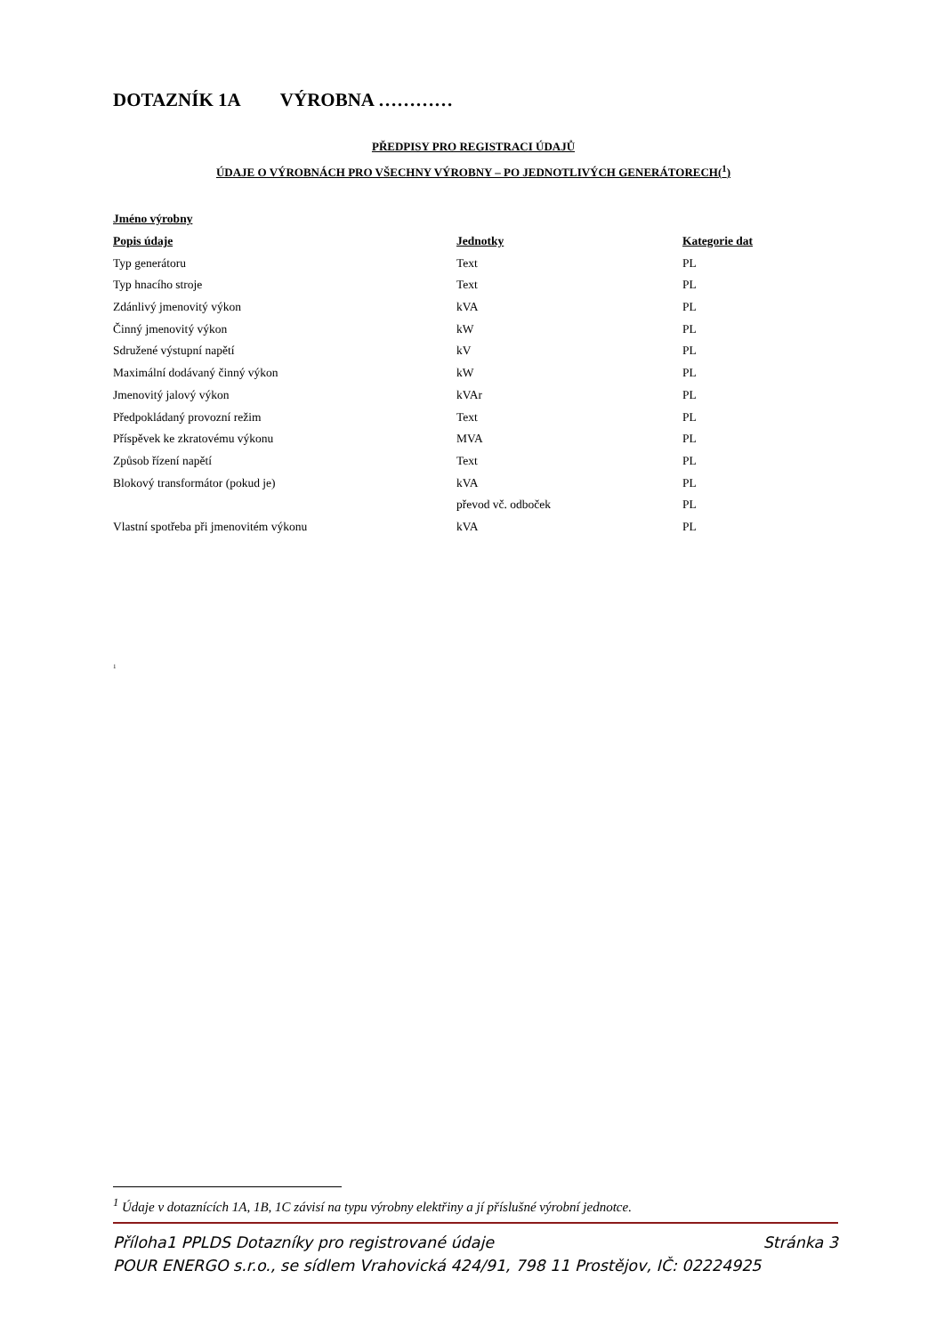DOTAZNÍK 1A VÝROBNA …………
PŘEDPISY PRO REGISTRACI ÚDAJŮ
ÚDAJE O VÝROBNÁCH PRO VŠECHNY VÝROBNY – PO JEDNOTLIVÝCH GENERÁTORECH(<sup>1</sup>)
| Jméno výrobny | | |
| --- | --- | --- |
| Popis údaje | Jednotky | Kategorie dat |
| Typ generátoru | Text | PL |
| Typ hnacího stroje | Text | PL |
| Zdánlivý jmenovitý výkon | kVA | PL |
| Činný jmenovitý výkon | kW | PL |
| Sdružené výstupní napětí | kV | PL |
| Maximální dodávaný činný výkon | kW | PL |
| Jmenovitý jalový výkon | kVAr | PL |
| Předpokládaný provozní režim | Text | PL |
| Příspěvek ke zkratovému výkonu | MVA | PL |
| Způsob řízení napětí | Text | PL |
| Blokový transformátor (pokud je) | kVA | PL |
| | převod vč. odboček | PL |
| Vlastní spotřeba při jmenovitém výkonu | kVA | PL |
1
<sup>1</sup> Údaje v dotaznících 1A, 1B, 1C závisí na typu výrobny elektřiny a jí příslušné výrobní jednotce.
Příloha1 PPLDS Dotazníky pro registrované údaje Stránka 3
POUR ENERGO s.r.o., se sídlem Vrahovická 424/91, 798 11 Prostějov, IČ: 02224925